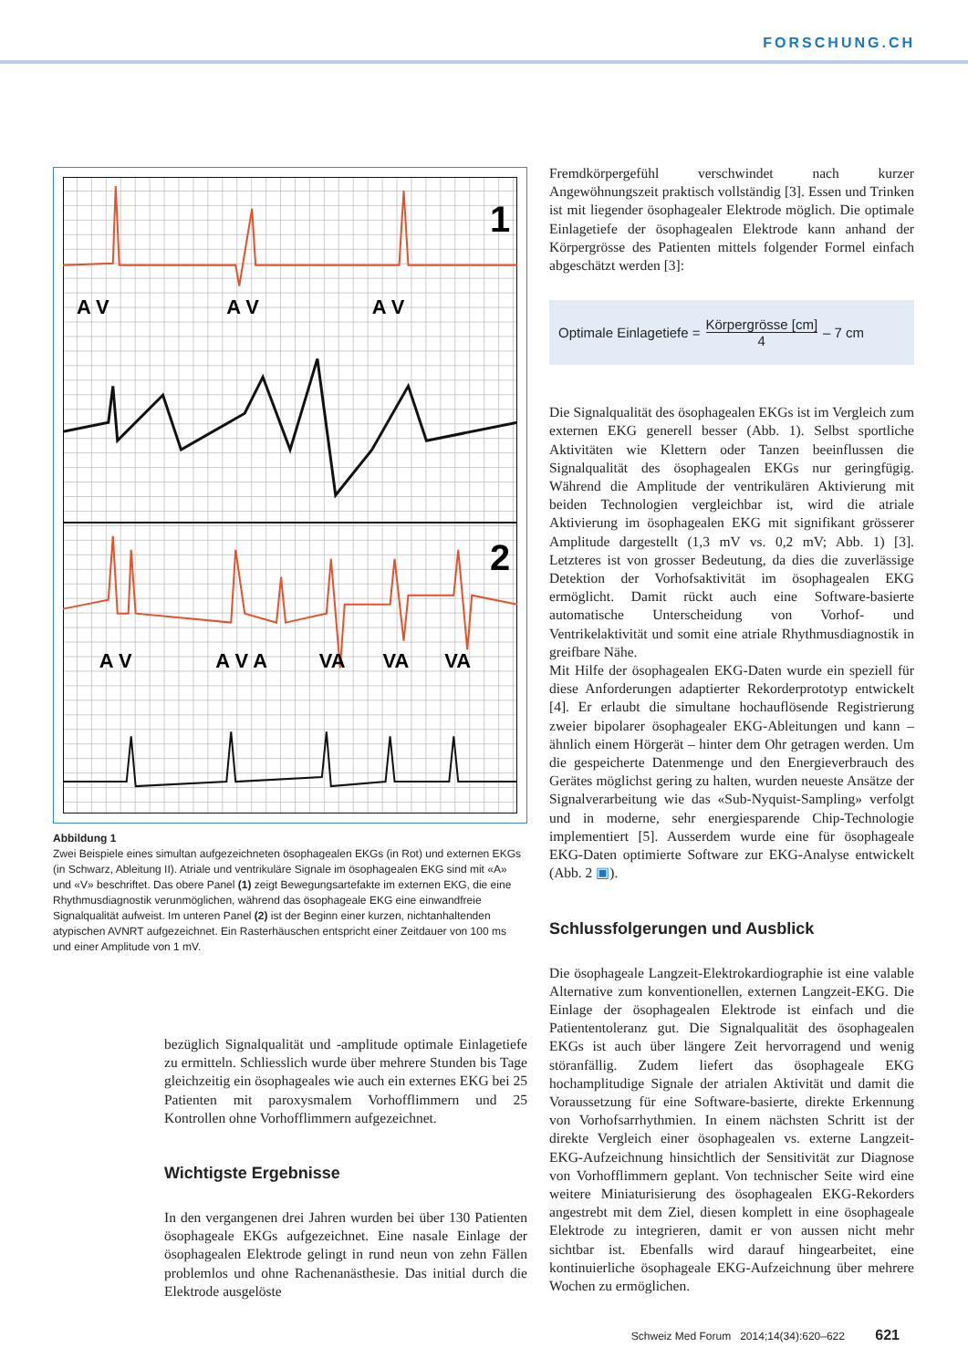FORSCHUNG.CH
1
2
A VA VA V
A VA V AVAVAVA
Abbildung 1
Zwei Beispiele eines simultan aufgezeichneten ösophagealen EKGs (in Rot) und externen EKGs (in Schwarz, Ableitung II). Atriale und ventrikuläre Signale im ösophagealen EKG sind mit «A» und «V» beschriftet. Das obere Panel (1) zeigt Bewegungsartefakte im externen EKG, die eine Rhythmusdiagnostik verunmöglichen, während das ösophageale EKG eine einwandfreie Signalqualität aufweist. Im unteren Panel (2) ist der Beginn einer kurzen, nichtanhaltenden atypischen AVNRT aufgezeichnet. Ein Rasterhäuschen entspricht einer Zeitdauer von 100 ms und einer Amplitude von 1 mV.
bezüglich Signalqualität und -amplitude optimale Einlagetiefe zu ermitteln. Schliesslich wurde über mehrere Stunden bis Tage gleichzeitig ein ösophageales wie auch ein externes EKG bei 25 Patienten mit paroxysmalem Vorhofflimmern und 25 Kontrollen ohne Vorhofflimmern aufgezeichnet.
Wichtigste Ergebnisse
In den vergangenen drei Jahren wurden bei über 130 Patienten ösophageale EKGs aufgezeichnet. Eine nasale Einlage der ösophagealen Elektrode gelingt in rund neun von zehn Fällen problemlos und ohne Rachenanästhesie. Das initial durch die Elektrode ausgelöste
Fremdkörpergefühl verschwindet nach kurzer Angewöhnungszeit praktisch vollständig [3]. Essen und Trinken ist mit liegender ösophagealer Elektrode möglich. Die optimale Einlagetiefe der ösophagealen Elektrode kann anhand der Körpergrösse des Patienten mittels folgender Formel einfach abgeschätzt werden [3]:
Optimale Einlagetiefe = Körpergrösse [cm] 4 – 7 cm
Die Signalqualität des ösophagealen EKGs ist im Vergleich zum externen EKG generell besser (Abb. 1). Selbst sportliche Aktivitäten wie Klettern oder Tanzen beeinflussen die Signalqualität des ösophagealen EKGs nur geringfügig. Während die Amplitude der ventrikulären Aktivierung mit beiden Technologien vergleichbar ist, wird die atriale Aktivierung im ösophagealen EKG mit signifikant grösserer Amplitude dargestellt (1,3 mV vs. 0,2 mV; Abb. 1) [3]. Letzteres ist von grosser Bedeutung, da dies die zuverlässige Detektion der Vorhofsaktivität im ösophagealen EKG ermöglicht. Damit rückt auch eine Software-basierte automatische Unterscheidung von Vorhof- und Ventrikelaktivität und somit eine atriale Rhythmusdiagnostik in greifbare Nähe.
Mit Hilfe der ösophagealen EKG-Daten wurde ein speziell für diese Anforderungen adaptierter Rekorderprototyp entwickelt [4]. Er erlaubt die simultane hochauflösende Registrierung zweier bipolarer ösophagealer EKG-Ableitungen und kann – ähnlich einem Hörgerät – hinter dem Ohr getragen werden. Um die gespeicherte Datenmenge und den Energieverbrauch des Gerätes möglichst gering zu halten, wurden neueste Ansätze der Signalverarbeitung wie das «Sub-Nyquist-Sampling» verfolgt und in moderne, sehr energiesparende Chip-Technologie implementiert [5]. Ausserdem wurde eine für ösophageale EKG-Daten optimierte Software zur EKG-Analyse entwickelt (Abb. 2 ▣).
Schlussfolgerungen und Ausblick
Die ösophageale Langzeit-Elektrokardiographie ist eine valable Alternative zum konventionellen, externen Langzeit-EKG. Die Einlage der ösophagealen Elektrode ist einfach und die Patiententoleranz gut. Die Signalqualität des ösophagealen EKGs ist auch über längere Zeit hervorragend und wenig störanfällig. Zudem liefert das ösophageale EKG hochamplitudige Signale der atrialen Aktivität und damit die Voraussetzung für eine Software-basierte, direkte Erkennung von Vorhofsarrhythmien. In einem nächsten Schritt ist der direkte Vergleich einer ösophagealen vs. externe Langzeit-EKG-Aufzeichnung hinsichtlich der Sensitivität zur Diagnose von Vorhofflimmern geplant. Von technischer Seite wird eine weitere Miniaturisierung des ösophagealen EKG-Rekorders angestrebt mit dem Ziel, diesen komplett in eine ösophageale Elektrode zu integrieren, damit er von aussen nicht mehr sichtbar ist. Ebenfalls wird darauf hingearbeitet, eine kontinuierliche ösophageale EKG-Aufzeichnung über mehrere Wochen zu ermöglichen.
Schweiz Med Forum 2014;14(34):620–622 621